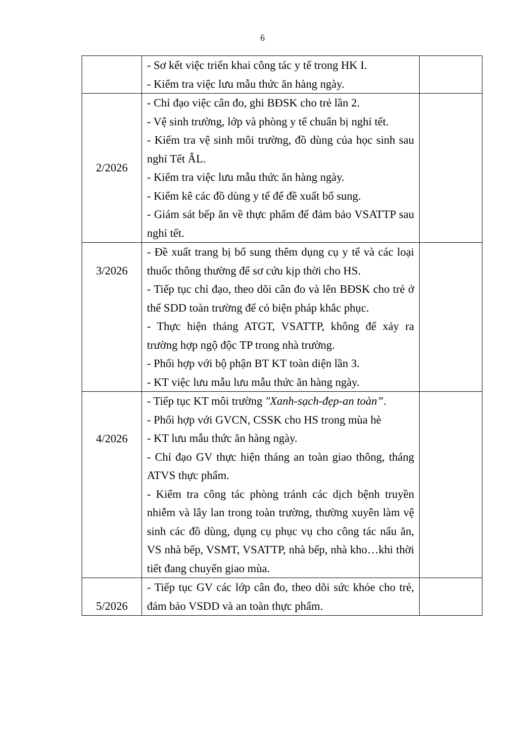6
| | - Sơ kết việc triển khai công tác y tế trong HK I. - Kiểm tra việc lưu mẫu thức ăn hàng ngày. | |
| 2/2026 | - Chỉ đạo việc cân đo, ghi BĐSK cho trẻ lần 2. - Vệ sinh trường, lớp và phòng y tế chuẩn bị nghỉ tết. - Kiểm tra vệ sinh môi trường, đồ dùng của học sinh sau nghỉ Tết ÂL. - Kiểm tra việc lưu mẫu thức ăn hàng ngày. - Kiểm kê các đồ dùng y tế để đề xuất bổ sung. - Giám sát bếp ăn về thực phẩm để đảm bảo VSATTP sau nghỉ tết. | |
| 3/2026 | - Đề xuất trang bị bổ sung thêm dụng cụ y tế và các loại thuốc thông thường để sơ cứu kịp thời cho HS. - Tiếp tục chỉ đạo, theo dõi cân đo và lên BĐSK cho trẻ ở thể SDD toàn trường để có biện pháp khắc phục. - Thực hiện tháng ATGT, VSATTP, không để xảy ra trường hợp ngộ độc TP trong nhà trường. - Phối hợp với bộ phận BT KT toàn diện lần 3. - KT việc lưu mẫu lưu mẫu thức ăn hàng ngày. | |
| 4/2026 | - Tiếp tục KT môi trường "Xanh-sạch-đẹp-an toàn” . - Phối hợp với GVCN, CSSK cho HS trong mùa hè - KT lưu mẫu thức ăn hàng ngày. - Chỉ đạo GV thực hiện tháng an toàn giao thông, tháng ATVS thực phẩm. - Kiểm tra công tác phòng tránh các dịch bệnh truyền nhiễm và lây lan trong toàn trường, thường xuyên làm vệ sinh các đồ dùng, dụng cụ phục vụ cho công tác nấu ăn, VS nhà bếp, VSMT, VSATTP, nhà bếp, nhà kho…khi thời tiết đang chuyển giao mùa. | |
| 5/2026 | - Tiếp tục GV các lớp cân đo, theo dõi sức khỏe cho trẻ, đảm bảo VSDD và an toàn thực phẩm. | |